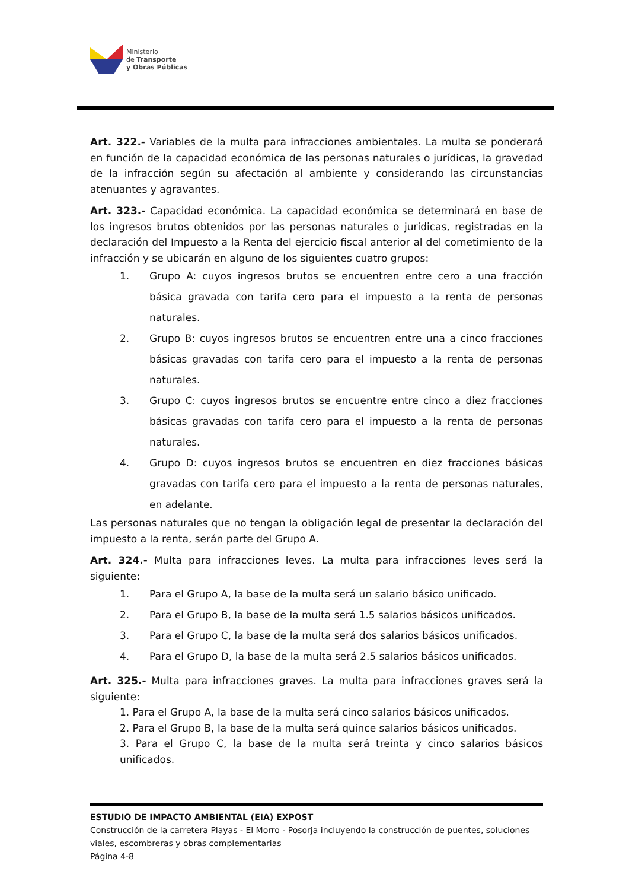Ministerio
de Transporte
y Obras Públicas
Art. 322.- Variables de la multa para infracciones ambientales. La multa se ponderará en función de la capacidad económica de las personas naturales o jurídicas, la gravedad de la infracción según su afectación al ambiente y considerando las circunstancias atenuantes y agravantes.
Art. 323.- Capacidad económica. La capacidad económica se determinará en base de los ingresos brutos obtenidos por las personas naturales o jurídicas, registradas en la declaración del Impuesto a la Renta del ejercicio fiscal anterior al del cometimiento de la infracción y se ubicarán en alguno de los siguientes cuatro grupos:
1. Grupo A: cuyos ingresos brutos se encuentren entre cero a una fracción básica gravada con tarifa cero para el impuesto a la renta de personas naturales.
2. Grupo B: cuyos ingresos brutos se encuentren entre una a cinco fracciones básicas gravadas con tarifa cero para el impuesto a la renta de personas naturales.
3. Grupo C: cuyos ingresos brutos se encuentre entre cinco a diez fracciones básicas gravadas con tarifa cero para el impuesto a la renta de personas naturales.
4. Grupo D: cuyos ingresos brutos se encuentren en diez fracciones básicas gravadas con tarifa cero para el impuesto a la renta de personas naturales, en adelante.
Las personas naturales que no tengan la obligación legal de presentar la declaración del impuesto a la renta, serán parte del Grupo A.
Art. 324.- Multa para infracciones leves. La multa para infracciones leves será la siguiente:
1. Para el Grupo A, la base de la multa será un salario básico unificado.
2. Para el Grupo B, la base de la multa será 1.5 salarios básicos unificados.
3. Para el Grupo C, la base de la multa será dos salarios básicos unificados.
4. Para el Grupo D, la base de la multa será 2.5 salarios básicos unificados.
Art. 325.- Multa para infracciones graves. La multa para infracciones graves será la siguiente:
1. Para el Grupo A, la base de la multa será cinco salarios básicos unificados.
2. Para el Grupo B, la base de la multa será quince salarios básicos unificados.
3. Para el Grupo C, la base de la multa será treinta y cinco salarios básicos unificados.
ESTUDIO DE IMPACTO AMBIENTAL (EIA) EXPOST
Construcción de la carretera Playas - El Morro - Posorja incluyendo la construcción de puentes, soluciones viales, escombreras y obras complementarias
Página 4-8